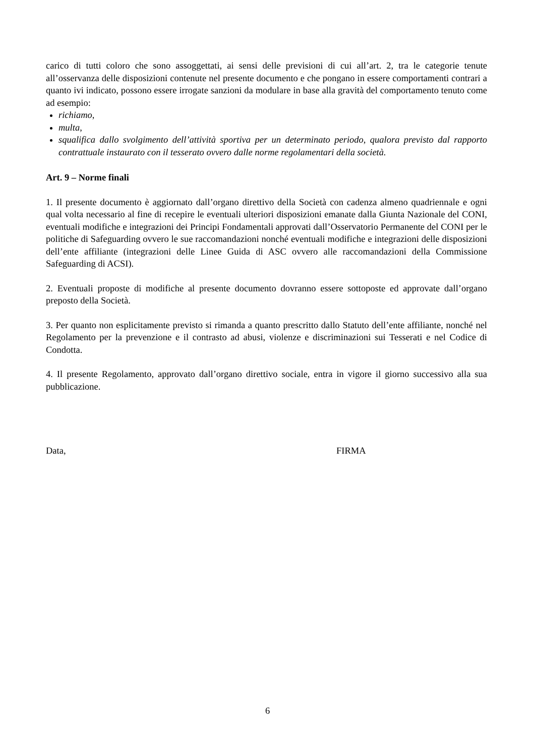carico di tutti coloro che sono assoggettati, ai sensi delle previsioni di cui all’art. 2, tra le categorie tenute all’osservanza delle disposizioni contenute nel presente documento e che pongano in essere comportamenti contrari a quanto ivi indicato, possono essere irrogate sanzioni da modulare in base alla gravità del comportamento tenuto come ad esempio:
richiamo,
multa,
squalifica dallo svolgimento dell’attività sportiva per un determinato periodo, qualora previsto dal rapporto contrattuale instaurato con il tesserato ovvero dalle norme regolamentari della società.
Art. 9 – Norme finali
1. Il presente documento è aggiornato dall’organo direttivo della Società con cadenza almeno quadriennale e ogni qual volta necessario al fine di recepire le eventuali ulteriori disposizioni emanate dalla Giunta Nazionale del CONI, eventuali modifiche e integrazioni dei Principi Fondamentali approvati dall’Osservatorio Permanente del CONI per le politiche di Safeguarding ovvero le sue raccomandazioni nonché eventuali modifiche e integrazioni delle disposizioni dell’ente affiliante (integrazioni delle Linee Guida di ASC ovvero alle raccomandazioni della Commissione Safeguarding di ACSI).
2. Eventuali proposte di modifiche al presente documento dovranno essere sottoposte ed approvate dall’organo preposto della Società.
3. Per quanto non esplicitamente previsto si rimanda a quanto prescritto dallo Statuto dell’ente affiliante, nonché nel Regolamento per la prevenzione e il contrasto ad abusi, violenze e discriminazioni sui Tesserati e nel Codice di Condotta.
4. Il presente Regolamento, approvato dall’organo direttivo sociale, entra in vigore il giorno successivo alla sua pubblicazione.
Data, FIRMA
6